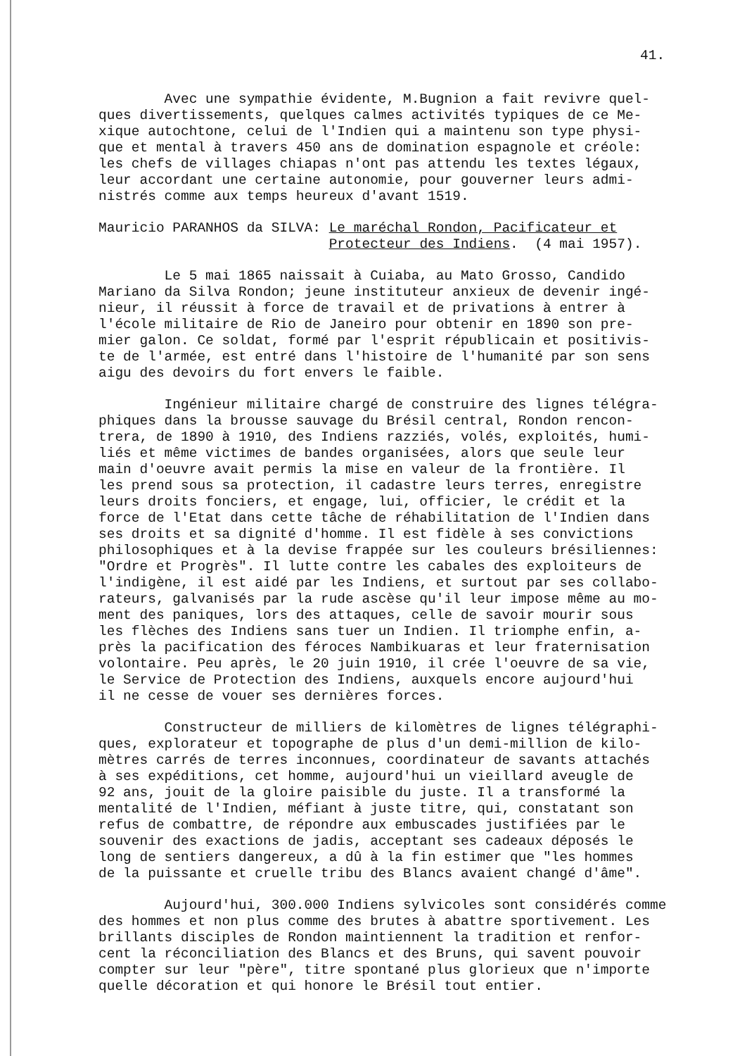41.
Avec une sympathie évidente, M.Bugnion a fait revivre quel- ques divertissements, quelques calmes activités typiques de ce Me- xique autochtone, celui de l'Indien qui a maintenu son type physi- que et mental à travers 450 ans de domination espagnole et créole: les chefs de villages chiapas n'ont pas attendu les textes légaux, leur accordant une certaine autonomie, pour gouverner leurs admi- nistrés comme aux temps heureux d'avant 1519.
Mauricio PARANHOS da SILVA: Le maréchal Rondon, Pacificateur et Protecteur des Indiens. (4 mai 1957).
Le 5 mai 1865 naissait à Cuiaba, au Mato Grosso, Candido Mariano da Silva Rondon; jeune instituteur anxieux de devenir ingé- nieur, il réussit à force de travail et de privations à entrer à l'école militaire de Rio de Janeiro pour obtenir en 1890 son pre- mier galon. Ce soldat, formé par l'esprit républicain et positivis- te de l'armée, est entré dans l'histoire de l'humanité par son sens aigu des devoirs du fort envers le faible.
Ingénieur militaire chargé de construire des lignes télégra- phiques dans la brousse sauvage du Brésil central, Rondon rencon- trera, de 1890 à 1910, des Indiens razziés, volés, exploités, humi- liés et même victimes de bandes organisées, alors que seule leur main d'oeuvre avait permis la mise en valeur de la frontière. Il les prend sous sa protection, il cadastre leurs terres, enregistre leurs droits fonciers, et engage, lui, officier, le crédit et la force de l'Etat dans cette tâche de réhabilitation de l'Indien dans ses droits et sa dignité d'homme. Il est fidèle à ses convictions philosophiques et à la devise frappée sur les couleurs brésiliennes: "Ordre et Progrès". Il lutte contre les cabales des exploiteurs de l'indigène, il est aidé par les Indiens, et surtout par ses collabo- rateurs, galvanisés par la rude ascèse qu'il leur impose même au mo- ment des paniques, lors des attaques, celle de savoir mourir sous les flèches des Indiens sans tuer un Indien. Il triomphe enfin, a- près la pacification des féroces Nambikuaras et leur fraternisation volontaire. Peu après, le 20 juin 1910, il crée l'oeuvre de sa vie, le Service de Protection des Indiens, auxquels encore aujourd'hui il ne cesse de vouer ses dernières forces.
Constructeur de milliers de kilomètres de lignes télégraphi- ques, explorateur et topographe de plus d'un demi-million de kilo- mètres carrés de terres inconnues, coordinateur de savants attachés à ses expéditions, cet homme, aujourd'hui un vieillard aveugle de 92 ans, jouit de la gloire paisible du juste. Il a transformé la mentalité de l'Indien, méfiant à juste titre, qui, constatant son refus de combattre, de répondre aux embuscades justifiées par le souvenir des exactions de jadis, acceptant ses cadeaux déposés le long de sentiers dangereux, a dû à la fin estimer que "les hommes de la puissante et cruelle tribu des Blancs avaient changé d'âme".
Aujourd'hui, 300.000 Indiens sylvicoles sont considérés comme des hommes et non plus comme des brutes à abattre sportivement. Les brillants disciples de Rondon maintiennent la tradition et renfor- cent la réconciliation des Blancs et des Bruns, qui savent pouvoir compter sur leur "père", titre spontané plus glorieux que n'importe quelle décoration et qui honore le Brésil tout entier.